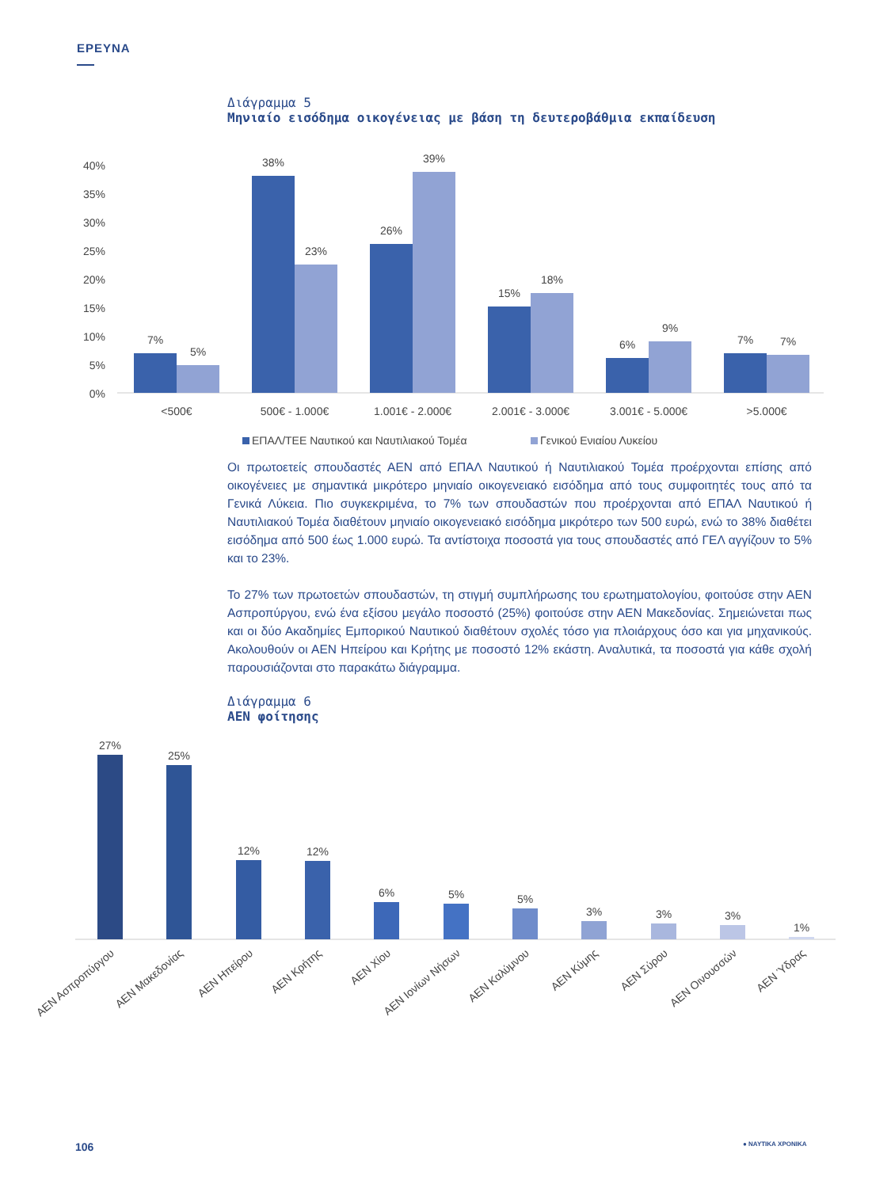ΕΡΕΥΝΑ
Διάγραμμα 5
Μηνιαίο εισόδημα οικογένειας με βάση τη δευτεροβάθμια εκπαίδευση
40%
35%
30%
25%
20%
15%
10%
5%
0%
7%
5%
38%
23%
26%
39%
15%
18%
6%
9%
7%
7%
<500€
500€ - 1.000€
1.001€ - 2.000€
2.001€ - 3.000€
3.001€ - 5.000€
>5.000€
ΕΠΑΛ/ΤΕΕ Ναυτικού και Ναυτιλιακού Τομέα
Γενικού Ενιαίου Λυκείου
Οι πρωτοετείς σπουδαστές ΑΕΝ από ΕΠΑΛ Ναυτικού ή Ναυτιλιακού Τομέα προέρχονται επίσης από οικογένειες με σημαντικά μικρότερο μηνιαίο οικογενειακό εισόδημα από τους συμφοιτητές τους από τα Γενικά Λύκεια. Πιο συγκεκριμένα, το 7% των σπουδαστών που προέρχονται από ΕΠΑΛ Ναυτικού ή Ναυτιλιακού Τομέα διαθέτουν μηνιαίο οικογενειακό εισόδημα μικρότερο των 500 ευρώ, ενώ το 38% διαθέτει εισόδημα από 500 έως 1.000 ευρώ. Τα αντίστοιχα ποσοστά για τους σπουδαστές από ΓΕΛ αγγίζουν το 5% και το 23%.
Το 27% των πρωτοετών σπουδαστών, τη στιγμή συμπλήρωσης του ερωτηματολογίου, φοιτούσε στην ΑΕΝ Ασπροπύργου, ενώ ένα εξίσου μεγάλο ποσοστό (25%) φοιτούσε στην ΑΕΝ Μακεδονίας. Σημειώνεται πως και οι δύο Ακαδημίες Εμπορικού Ναυτικού διαθέτουν σχολές τόσο για πλοιάρχους όσο και για μηχανικούς. Ακολουθούν οι ΑΕΝ Ηπείρου και Κρήτης με ποσοστό 12% εκάστη. Αναλυτικά, τα ποσοστά για κάθε σχολή παρουσιάζονται στο παρακάτω διάγραμμα.
Διάγραμμα 6
ΑΕΝ φοίτησης
27%
25%
12%
12%
6%
5%
5%
3%
3%
3%
1%
ΑΕΝ Ασπροπύργου
ΑΕΝ Μακεδονίας
ΑΕΝ Ηπείρου
ΑΕΝ Κρήτης
ΑΕΝ Χίου
ΑΕΝ Ιονίων Νήσων
ΑΕΝ Καλύμνου
ΑΕΝ Κύμης
ΑΕΝ Σύρου
ΑΕΝ Οινουσσών
ΑΕΝ Ύδρας
106 ● ΝΑΥΤΙΚΑ ΧΡΟΝΙΚΑ